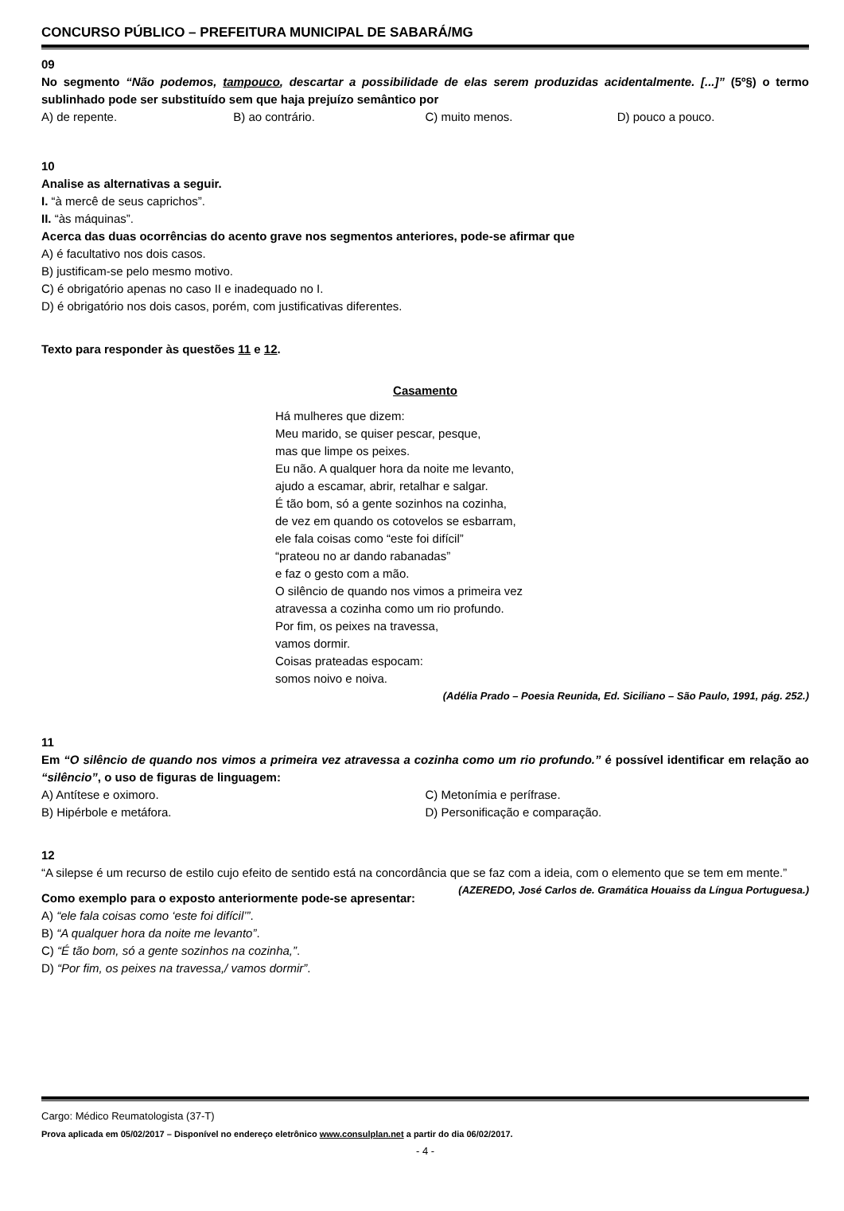CONCURSO PÚBLICO – PREFEITURA MUNICIPAL DE SABARÁ/MG
09
No segmento “Não podemos, tampouco, descartar a possibilidade de elas serem produzidas acidentalmente. [...]” (5º§) o termo sublinhado pode ser substituído sem que haja prejuízo semântico por
A) de repente. B) ao contrário. C) muito menos. D) pouco a pouco.
10
Analise as alternativas a seguir.
I. “à mercê de seus caprichos”.
II. “às máquinas”.
Acerca das duas ocorrências do acento grave nos segmentos anteriores, pode-se afirmar que
A) é facultativo nos dois casos.
B) justificam-se pelo mesmo motivo.
C) é obrigatório apenas no caso II e inadequado no I.
D) é obrigatório nos dois casos, porém, com justificativas diferentes.
Texto para responder às questões 11 e 12.
Casamento
Há mulheres que dizem:
Meu marido, se quiser pescar, pesque,
mas que limpe os peixes.
Eu não. A qualquer hora da noite me levanto,
ajudo a escamar, abrir, retalhar e salgar.
É tão bom, só a gente sozinhos na cozinha,
de vez em quando os cotovelos se esbarram,
ele fala coisas como “este foi difícil”
“prateou no ar dando rabanadas”
e faz o gesto com a mão.
O silêncio de quando nos vimos a primeira vez
atravessa a cozinha como um rio profundo.
Por fim, os peixes na travessa,
vamos dormir.
Coisas prateadas espocam:
somos noivo e noiva.
(Adélia Prado – Poesia Reunida, Ed. Siciliano – São Paulo, 1991, pág. 252.)
11
Em “O silêncio de quando nos vimos a primeira vez atravessa a cozinha como um rio profundo.” é possível identificar em relação ao “silêncio”, o uso de figuras de linguagem:
A) Antítese e oximoro. C) Metonímia e perífrase. B) Hipérbole e metáfora. D) Personificação e comparação.
12
“A silepse é um recurso de estilo cujo efeito de sentido está na concordância que se faz com a ideia, com o elemento que se tem em mente.” (AZEREDO, José Carlos de. Gramática Houaiss da Língua Portuguesa.)
Como exemplo para o exposto anteriormente pode-se apresentar:
A) “ele fala coisas como ‘este foi difícil’”.
B) “A qualquer hora da noite me levanto”.
C) “É tão bom, só a gente sozinhos na cozinha,”.
D) “Por fim, os peixes na travessa,/ vamos dormir”.
Cargo: Médico Reumatologista (37-T)
Prova aplicada em 05/02/2017 – Disponível no endereço eletrônico www.consulplan.net a partir do dia 06/02/2017.
- 4 -